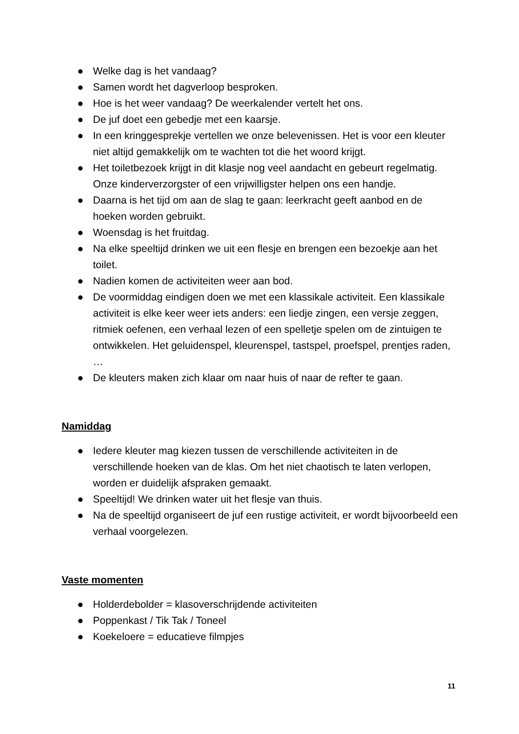● Welke dag is het vandaag?
● Samen wordt het dagverloop besproken.
● Hoe is het weer vandaag? De weerkalender vertelt het ons.
● De juf doet een gebedje met een kaarsje.
● In een kringgesprekje vertellen we onze belevenissen. Het is voor een kleuter niet altijd gemakkelijk om te wachten tot die het woord krijgt.
● Het toiletbezoek krijgt in dit klasje nog veel aandacht en gebeurt regelmatig. Onze kinderverzorgster of een vrijwilligster helpen ons een handje.
● Daarna is het tijd om aan de slag te gaan: leerkracht geeft aanbod en de hoeken worden gebruikt.
● Woensdag is het fruitdag.
● Na elke speeltijd drinken we uit een flesje en brengen een bezoekje aan het toilet.
● Nadien komen de activiteiten weer aan bod.
● De voormiddag eindigen doen we met een klassikale activiteit. Een klassikale activiteit is elke keer weer iets anders: een liedje zingen, een versje zeggen, ritmiek oefenen, een verhaal lezen of een spelletje spelen om de zintuigen te ontwikkelen. Het geluidenspel, kleurenspel, tastspel, proefspel, prentjes raden, …
● De kleuters maken zich klaar om naar huis of naar de refter te gaan.
Namiddag
● Iedere kleuter mag kiezen tussen de verschillende activiteiten in de verschillende hoeken van de klas. Om het niet chaotisch te laten verlopen, worden er duidelijk afspraken gemaakt.
● Speeltijd! We drinken water uit het flesje van thuis.
● Na de speeltijd organiseert de juf een rustige activiteit, er wordt bijvoorbeeld een verhaal voorgelezen.
Vaste momenten
● Holderdebolder = klasoverschrijdende activiteiten
● Poppenkast / Tik Tak / Toneel
● Koekeloere = educatieve filmpjes
11